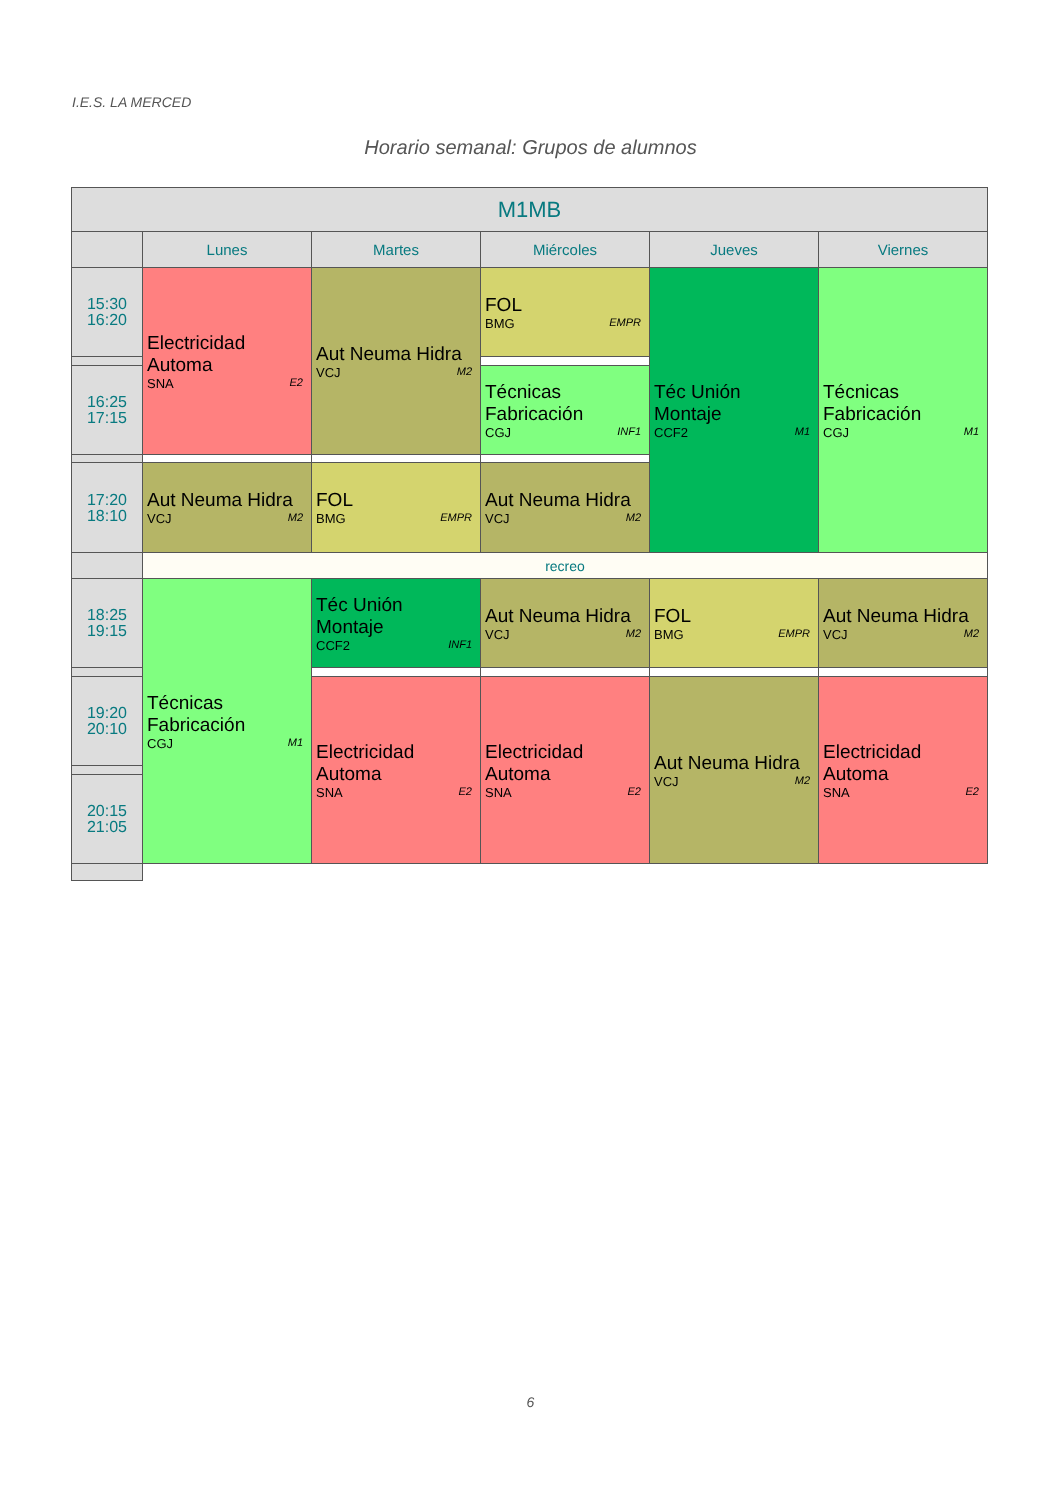I.E.S. LA MERCED
Horario semanal: Grupos de alumnos
| M1MB | | | | | |
| --- | --- | --- | --- | --- | --- |
| | Lunes | Martes | Miércoles | Jueves | Viernes |
| 15:30 16:20 | Electricidad Automa SNA E2 | Aut Neuma Hidra VCJ M2 | FOL BMG EMPR | Téc Unión Montaje CCF2 M1 | Técnicas Fabricación CGJ M1 |
| 16:25 17:15 | | | Técnicas Fabricación CGJ INF1 | | |
| 17:20 18:10 | Aut Neuma Hidra VCJ M2 | FOL BMG EMPR | Aut Neuma Hidra VCJ M2 | | |
| | recreo | | | | |
| 18:25 19:15 | Técnicas Fabricación CGJ M1 | Téc Unión Montaje CCF2 INF1 | Aut Neuma Hidra VCJ M2 | FOL BMG EMPR | Aut Neuma Hidra VCJ M2 |
| 19:20 20:10 | | Electricidad Automa SNA E2 | Electricidad Automa SNA E2 | Aut Neuma Hidra VCJ M2 | Electricidad Automa SNA E2 |
| 20:15 21:05 | | | | | |
6